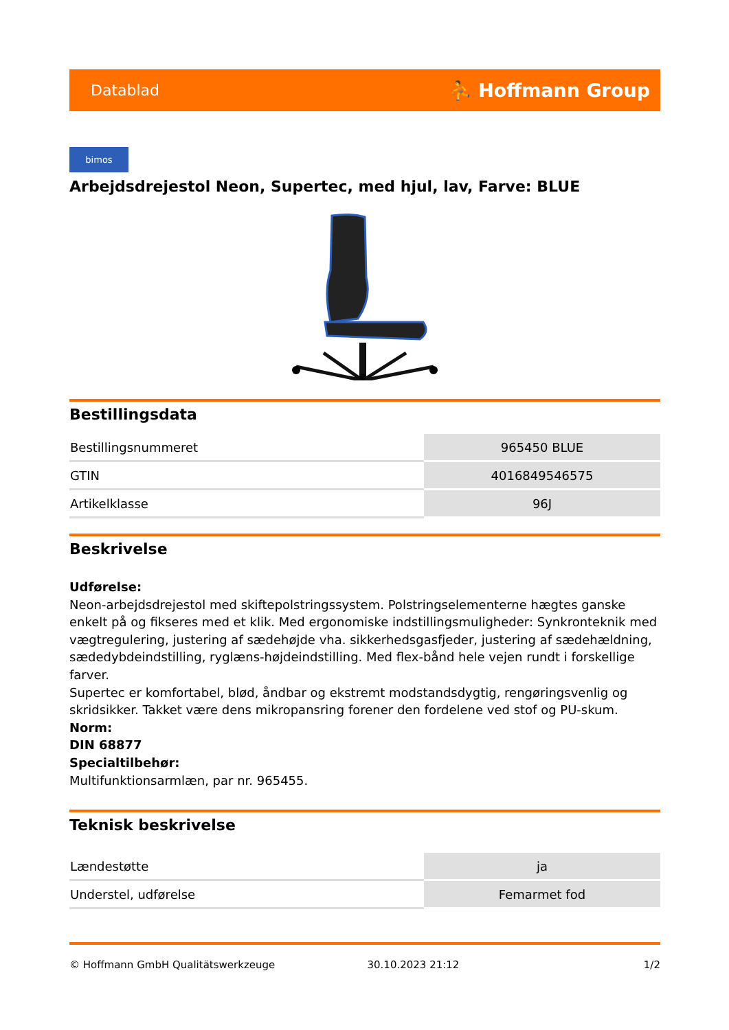Datablad ⛹ Hoffmann Group
bimos
Arbejdsdrejestol Neon, Supertec, med hjul, lav, Farve: BLUE
Bestillingsdata
| Bestillingsnummeret | 965450 BLUE |
| GTIN | 4016849546575 |
| Artikelklasse | 96J |
Beskrivelse
Udførelse:
Neon-arbejdsdrejestol med skiftepolstringssystem. Polstringselementerne hægtes ganske enkelt på og fikseres med et klik. Med ergonomiske indstillingsmuligheder: Synkronteknik med vægtregulering, justering af sædehøjde vha. sikkerhedsgasfjeder, justering af sædehældning, sædedybdeindstilling, ryglæns-højdeindstilling. Med flex-bånd hele vejen rundt i forskellige farver.
Supertec er komfortabel, blød, åndbar og ekstremt modstandsdygtig, rengøringsvenlig og skridsikker. Takket være dens mikropansring forener den fordelene ved stof og PU-skum.
Norm:
DIN 68877
Specialtilbehør:
Multifunktionsarmlæn, par nr. 965455.
Teknisk beskrivelse
| Lændestøtte | ja |
| Understel, udførelse | Femarmet fod |
© Hoffmann GmbH Qualitätswerkzeuge 30.10.2023 21:12 1/2